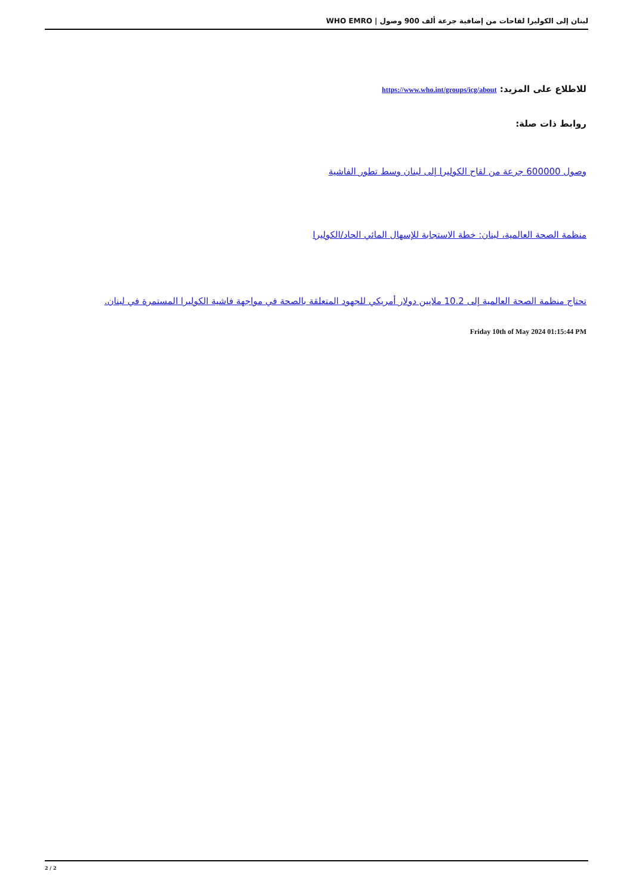لبنان إلى الكوليرا لقاحات من إضافية جرعة ألف 900 وصول | WHO EMRO
للاطلاع على المزيد: https://www.who.int/groups/icg/about
روابط ذات صلة:
وصول 600000 جرعة من لقاح الكوليرا إلى لبنان وسط تطور الفاشية
منظمة الصحة العالمية، لبنان: خطة الاستجابة للإسهال المائي الحاد/الكوليرا
تحتاج منظمة الصحة العالمية إلى 10.2 ملايين دولار أمريكي للجهود المتعلقة بالصحة في مواجهة فاشية الكوليرا المستمرة في لبنان.
Friday 10th of May 2024 01:15:44 PM
2 / 2